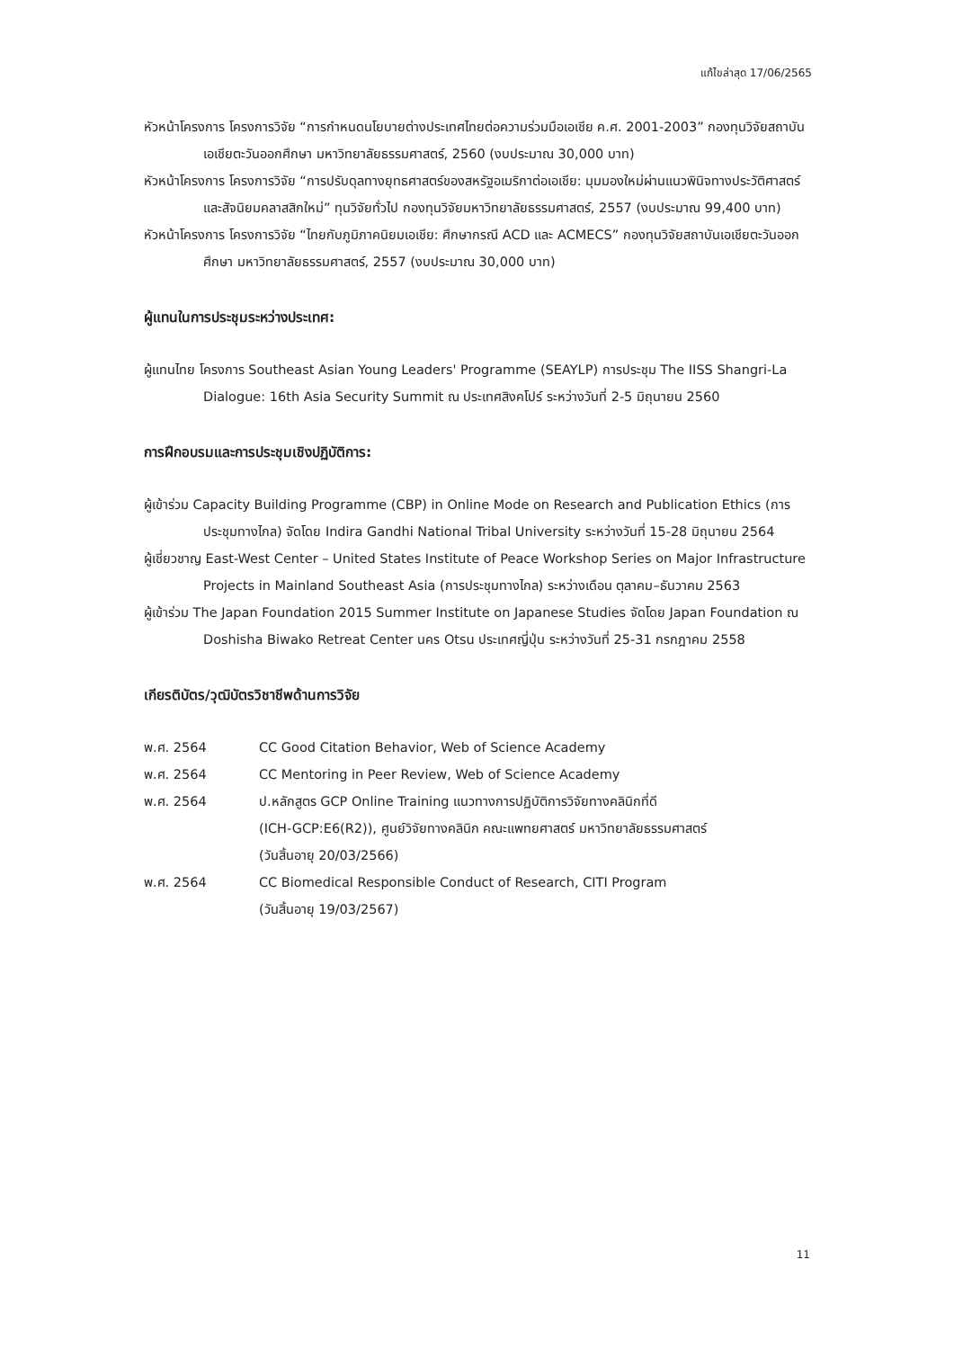แก้ไขล่าสุด 17/06/2565
หัวหน้าโครงการ โครงการวิจัย “การกำหนดนโยบายต่างประเทศไทยต่อความร่วมมือเอเชีย ค.ศ. 2001-2003” กองทุนวิจัยสถาบันเอเชียตะวันออกศึกษา มหาวิทยาลัยธรรมศาสตร์, 2560 (งบประมาณ 30,000 บาท)
หัวหน้าโครงการ โครงการวิจัย “การปรับดุลทางยุทธศาสตร์ของสหรัฐอเมริกาต่อเอเชีย: มุมมองใหม่ผ่านแนวพินิจทางประวัติศาสตร์และสัจนิยมคลาสสิกใหม่” ทุนวิจัยทั่วไป กองทุนวิจัยมหาวิทยาลัยธรรมศาสตร์, 2557 (งบประมาณ 99,400 บาท)
หัวหน้าโครงการ โครงการวิจัย “ไทยกับภูมิภาคนิยมเอเชีย: ศึกษากรณี ACD และ ACMECS” กองทุนวิจัยสถาบันเอเชียตะวันออกศึกษา มหาวิทยาลัยธรรมศาสตร์, 2557 (งบประมาณ 30,000 บาท)
ผู้แทนในการประชุมระหว่างประเทศ:
ผู้แทนไทย โครงการ Southeast Asian Young Leaders' Programme (SEAYLP) การประชุม The IISS Shangri-La Dialogue: 16th Asia Security Summit ณ ประเทศสิงคโปร์ ระหว่างวันที่ 2-5 มิถุนายน 2560
การฝึกอบรมและการประชุมเชิงปฏิบัติการ:
ผู้เข้าร่วม Capacity Building Programme (CBP) in Online Mode on Research and Publication Ethics (การประชุมทางไกล) จัดโดย Indira Gandhi National Tribal University ระหว่างวันที่ 15-28 มิถุนายน 2564
ผู้เชี่ยวชาญ East-West Center – United States Institute of Peace Workshop Series on Major Infrastructure Projects in Mainland Southeast Asia (การประชุมทางไกล) ระหว่างเดือน ตุลาคม–ธันวาคม 2563
ผู้เข้าร่วม The Japan Foundation 2015 Summer Institute on Japanese Studies จัดโดย Japan Foundation ณ Doshisha Biwako Retreat Center นคร Otsu ประเทศญี่ปุ่น ระหว่างวันที่ 25-31 กรกฎาคม 2558
เกียรติบัตร/วุฒิบัตรวิชาชีพด้านการวิจัย
| พ.ศ. 2564 | CC Good Citation Behavior, Web of Science Academy |
| พ.ศ. 2564 | CC Mentoring in Peer Review, Web of Science Academy |
| พ.ศ. 2564 | ป.หลักสูตร GCP Online Training แนวทางการปฏิบัติการวิจัยทางคลินิกที่ดี (ICH-GCP:E6(R2)), ศูนย์วิจัยทางคลินิก คณะแพทยศาสตร์ มหาวิทยาลัยธรรมศาสตร์ (วันสิ้นอายุ 20/03/2566) |
| พ.ศ. 2564 | CC Biomedical Responsible Conduct of Research, CITI Program (วันสิ้นอายุ 19/03/2567) |
11